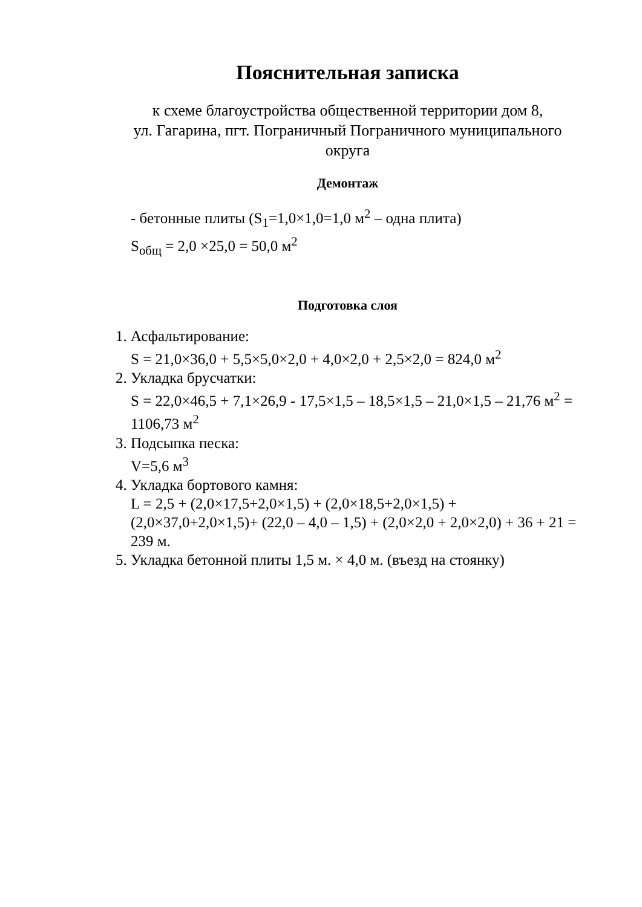Пояснительная записка
к схеме благоустройства общественной территории дом 8,
ул. Гагарина, пгт. Пограничный Пограничного муниципального
округа
Демонтаж
- бетонные плиты (S<sub>1</sub>=1,0×1,0=1,0 м<sup>2</sup> – одна плита)
S<sub>общ</sub> = 2,0 ×25,0 = 50,0 м<sup>2</sup>
Подготовка слоя
1. Асфальтирование:
S = 21,0×36,0 + 5,5×5,0×2,0 + 4,0×2,0 + 2,5×2,0 = 824,0 м<sup>2</sup>
2. Укладка брусчатки:
S = 22,0×46,5 + 7,1×26,9 - 17,5×1,5 – 18,5×1,5 – 21,0×1,5 – 21,76 м<sup>2</sup> = 1106,73 м<sup>2</sup>
3. Подсыпка песка:
V=5,6 м<sup>3</sup>
4. Укладка бортового камня:
L = 2,5 + (2,0×17,5+2,0×1,5) + (2,0×18,5+2,0×1,5) + (2,0×37,0+2,0×1,5)+ (22,0 – 4,0 – 1,5) + (2,0×2,0 + 2,0×2,0) + 36 + 21 = 239 м.
5. Укладка бетонной плиты 1,5 м. × 4,0 м. (въезд на стоянку)